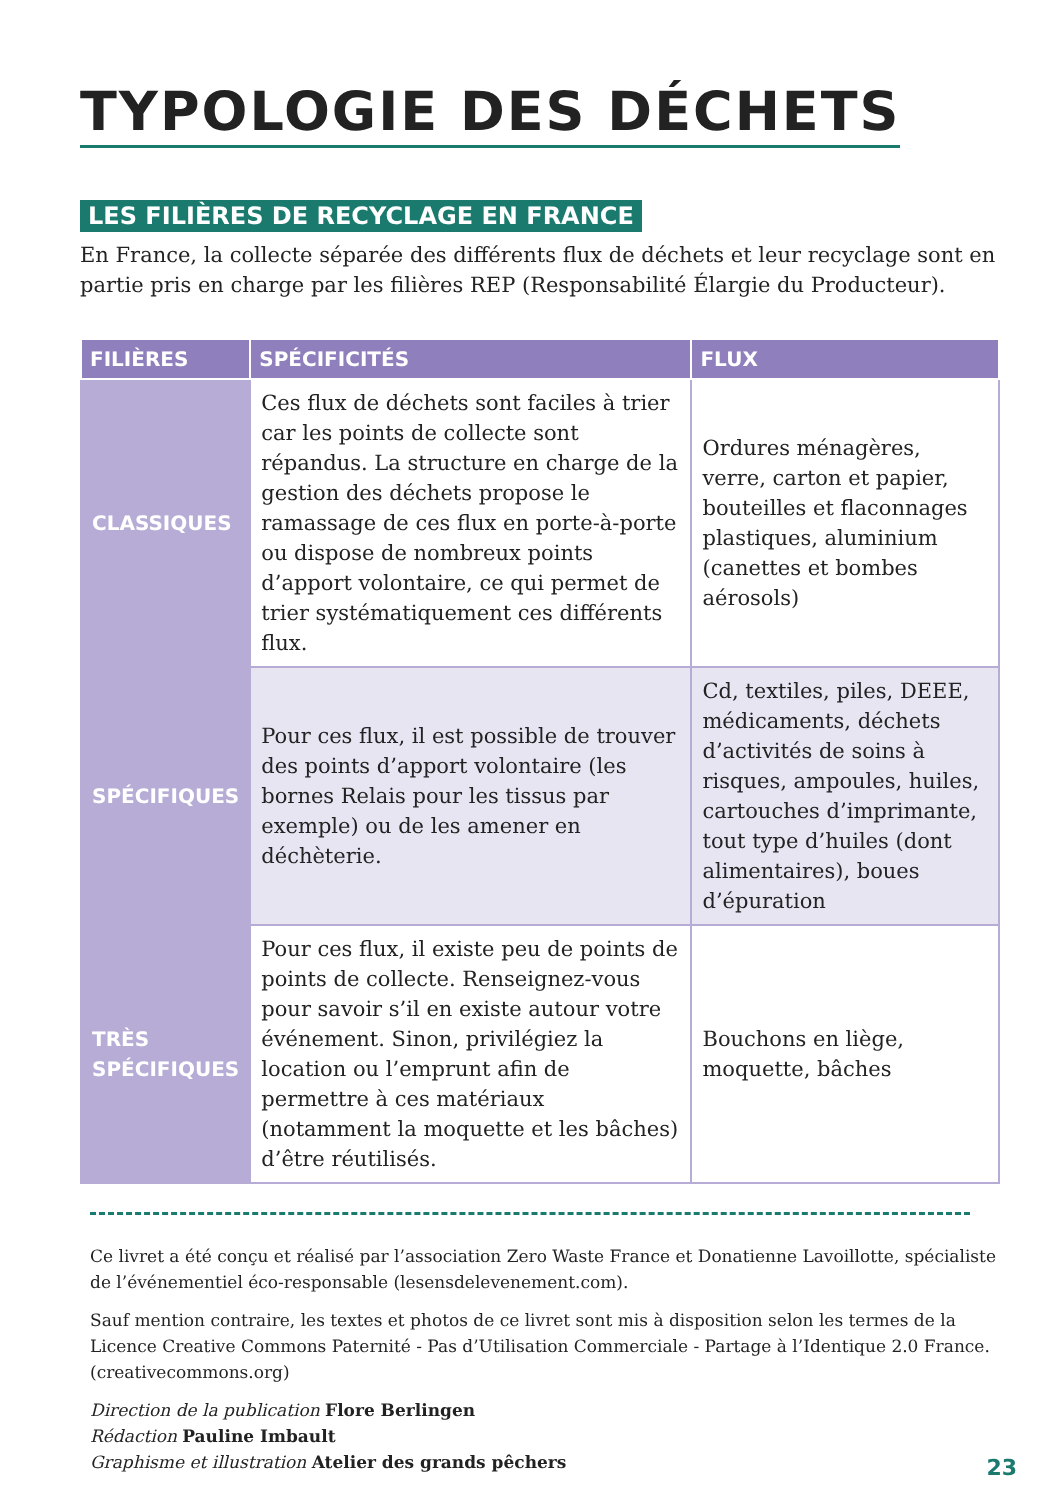TYPOLOGIE DES DÉCHETS
LES FILIÈRES DE RECYCLAGE EN FRANCE
En France, la collecte séparée des différents flux de déchets et leur recyclage sont en partie pris en charge par les filières REP (Responsabilité Élargie du Producteur).
| FILIÈRES | SPÉCIFICITÉS | FLUX |
| --- | --- | --- |
| CLASSIQUES | Ces flux de déchets sont faciles à trier car les points de collecte sont répandus. La structure en charge de la gestion des déchets propose le ramassage de ces flux en porte-à-porte ou dispose de nombreux points d’apport volontaire, ce qui permet de trier systématiquement ces différents flux. | Ordures ménagères, verre, carton et papier, bouteilles et flaconnages plastiques, aluminium (canettes et bombes aérosols) |
| SPÉCIFIQUES | Pour ces flux, il est possible de trouver des points d’apport volontaire (les bornes Relais pour les tissus par exemple) ou de les amener en déchèterie. | Cd, textiles, piles, DEEE, médicaments, déchets d’activités de soins à risques, ampoules, huiles, cartouches d’imprimante, tout type d’huiles (dont alimentaires), boues d’épuration |
| TRÈS SPÉCIFIQUES | Pour ces flux, il existe peu de points de points de collecte. Renseignez-vous pour savoir s’il en existe autour votre événement. Sinon, privilégiez la location ou l’emprunt afin de permettre à ces matériaux (notamment la moquette et les bâches) d’être réutilisés. | Bouchons en liège, moquette, bâches |
Ce livret a été conçu et réalisé par l’association Zero Waste France et Donatienne Lavoillotte, spécialiste de l’événementiel éco-responsable (lesensdelevenement.com).
Sauf mention contraire, les textes et photos de ce livret sont mis à disposition selon les termes de la Licence Creative Commons Paternité - Pas d’Utilisation Commerciale - Partage à l’Identique 2.0 France. (creativecommons.org)
Direction de la publication Flore Berlingen
Rédaction Pauline Imbault
Graphisme et illustration Atelier des grands pêchers
23